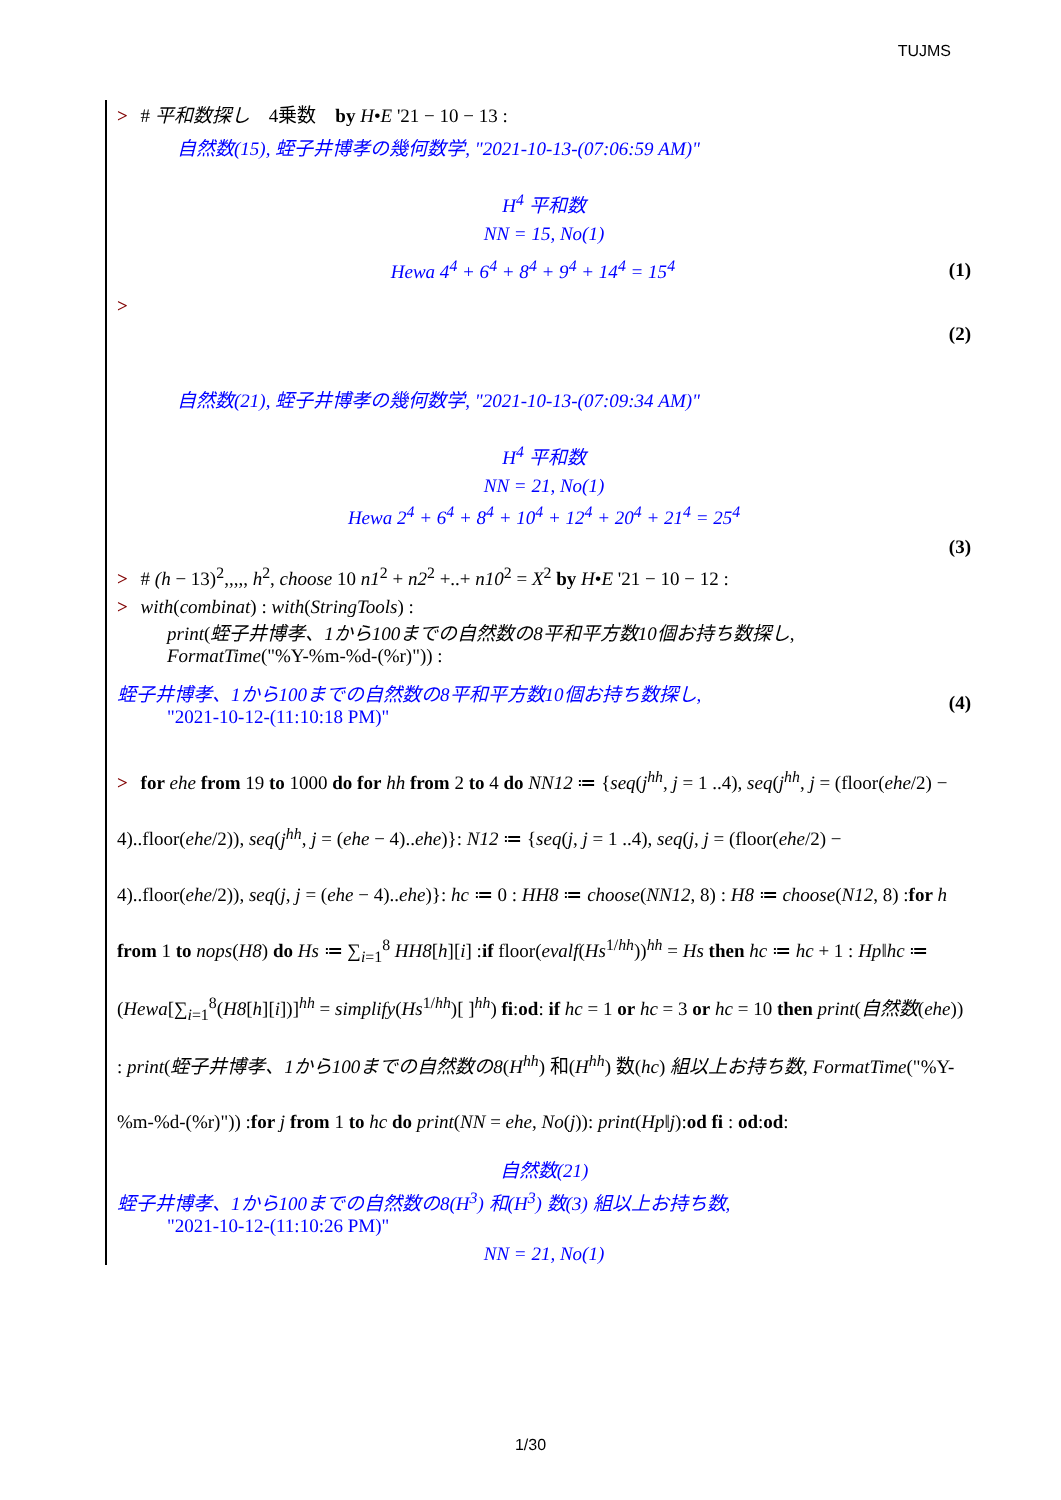TUJMS
> # 平和数探し　4乗数　by H•E '21 − 10 − 13 :
自然数(15), 蛭子井博孝の幾何数学, "2021-10-13-(07:06:59 AM)"
H<sup>4</sup> 平和数
NN = 15, No(1)
Hewa 4<sup>4</sup> + 6<sup>4</sup> + 8<sup>4</sup> + 9<sup>4</sup> + 14<sup>4</sup> = 15<sup>4</sup>
(1)
>
(2)
自然数(21), 蛭子井博孝の幾何数学, "2021-10-13-(07:09:34 AM)"
H<sup>4</sup> 平和数
NN = 21, No(1)
Hewa 2<sup>4</sup> + 6<sup>4</sup> + 8<sup>4</sup> + 10<sup>4</sup> + 12<sup>4</sup> + 20<sup>4</sup> + 21<sup>4</sup> = 25<sup>4</sup>
(3)
> # (h − 13)<sup>2</sup>,,,,, h<sup>2</sup>, choose 10 n1<sup>2</sup> + n2<sup>2</sup> +..+ n10<sup>2</sup> = X<sup>2</sup> by H•E '21 − 10 − 12 :
> with(combinat) : with(StringTools) :
print(蛭子井博孝、1から100までの自然数の8平和平方数10個お持ち数探し,
FormatTime("%Y-%m-%d-(%r)")) :
蛭子井博孝、1から100までの自然数の8平和平方数10個お持ち数探し,
"2021-10-12-(11:10:18 PM)"
(4)
> for ehe from 19 to 1000 do for hh from 2 to 4 do NN12 ≔ {seq(j<sup>hh</sup>, j = 1 ..4), seq(j<sup>hh</sup>, j = (floor(ehe/2) − 4)..floor(ehe/2)), seq(j<sup>hh</sup>, j = (ehe − 4)..ehe)}: N12 ≔ {seq(j, j = 1 ..4), seq(j, j = (floor(ehe/2) − 4)..floor(ehe/2)), seq(j, j = (ehe − 4)..ehe)}: hc ≔ 0 : HH8 ≔ choose(NN12, 8) : H8 ≔ choose(N12, 8) :for h from 1 to nops(H8) do Hs ≔ ∑<sub>i=1</sub><sup>8</sup> HH8[h][i] :if floor(evalf(Hs<sup>1/hh</sup>))<sup>hh</sup> = Hs then hc ≔ hc + 1 : Hp‖hc ≔ (Hewa[∑<sub>i=1</sub><sup>8</sup>(H8[h][i])]<sup>hh</sup> = simplify(Hs<sup>1/hh</sup>)[ ]<sup>hh</sup>) fi:od: if hc = 1 or hc = 3 or hc = 10 then print(自然数(ehe)) : print(蛭子井博孝、1から100までの自然数の8(H<sup>hh</sup>) 和(H<sup>hh</sup>) 数(hc) 組以上お持ち数, FormatTime("%Y-%m-%d-(%r)")) :for j from 1 to hc do print(NN = ehe, No(j)): print(Hp‖j):od fi : od:od:
自然数(21)
蛭子井博孝、1から100までの自然数の8(H<sup>3</sup>) 和(H<sup>3</sup>) 数(3) 組以上お持ち数,
"2021-10-12-(11:10:26 PM)"
NN = 21, No(1)
1/30